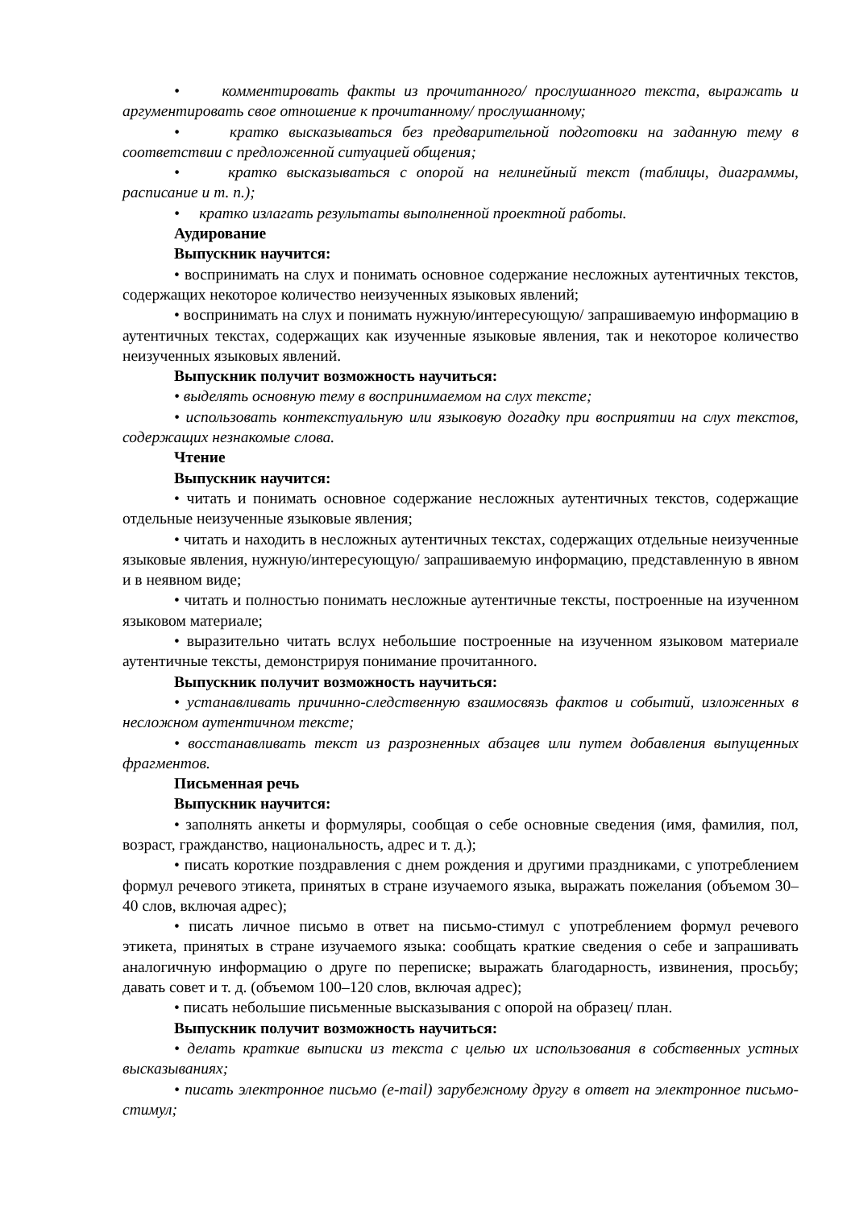• комментировать факты из прочитанного/ прослушанного текста, выражать и аргументировать свое отношение к прочитанному/ прослушанному;
• кратко высказываться без предварительной подготовки на заданную тему в соответствии с предложенной ситуацией общения;
• кратко высказываться с опорой на нелинейный текст (таблицы, диаграммы, расписание и т. п.);
• кратко излагать результаты выполненной проектной работы.
Аудирование
Выпускник научится:
• воспринимать на слух и понимать основное содержание несложных аутентичных текстов, содержащих некоторое количество неизученных языковых явлений;
• воспринимать на слух и понимать нужную/интересующую/ запрашиваемую информацию в аутентичных текстах, содержащих как изученные языковые явления, так и некоторое количество неизученных языковых явлений.
Выпускник получит возможность научиться:
• выделять основную тему в воспринимаемом на слух тексте;
• использовать контекстуальную или языковую догадку при восприятии на слух текстов, содержащих незнакомые слова.
Чтение
Выпускник научится:
• читать и понимать основное содержание несложных аутентичных текстов, содержащие отдельные неизученные языковые явления;
• читать и находить в несложных аутентичных текстах, содержащих отдельные неизученные языковые явления, нужную/интересующую/ запрашиваемую информацию, представленную в явном и в неявном виде;
• читать и полностью понимать несложные аутентичные тексты, построенные на изученном языковом материале;
• выразительно читать вслух небольшие построенные на изученном языковом материале аутентичные тексты, демонстрируя понимание прочитанного.
Выпускник получит возможность научиться:
• устанавливать причинно-следственную взаимосвязь фактов и событий, изложенных в несложном аутентичном тексте;
• восстанавливать текст из разрозненных абзацев или путем добавления выпущенных фрагментов.
Письменная речь
Выпускник научится:
• заполнять анкеты и формуляры, сообщая о себе основные сведения (имя, фамилия, пол, возраст, гражданство, национальность, адрес и т. д.);
• писать короткие поздравления с днем рождения и другими праздниками, с употреблением формул речевого этикета, принятых в стране изучаемого языка, выражать пожелания (объемом 30–40 слов, включая адрес);
• писать личное письмо в ответ на письмо-стимул с употреблением формул речевого этикета, принятых в стране изучаемого языка: сообщать краткие сведения о себе и запрашивать аналогичную информацию о друге по переписке; выражать благодарность, извинения, просьбу; давать совет и т. д. (объемом 100–120 слов, включая адрес);
• писать небольшие письменные высказывания с опорой на образец/ план.
Выпускник получит возможность научиться:
• делать краткие выписки из текста с целью их использования в собственных устных высказываниях;
• писать электронное письмо (e-mail) зарубежному другу в ответ на электронное письмо-стимул;